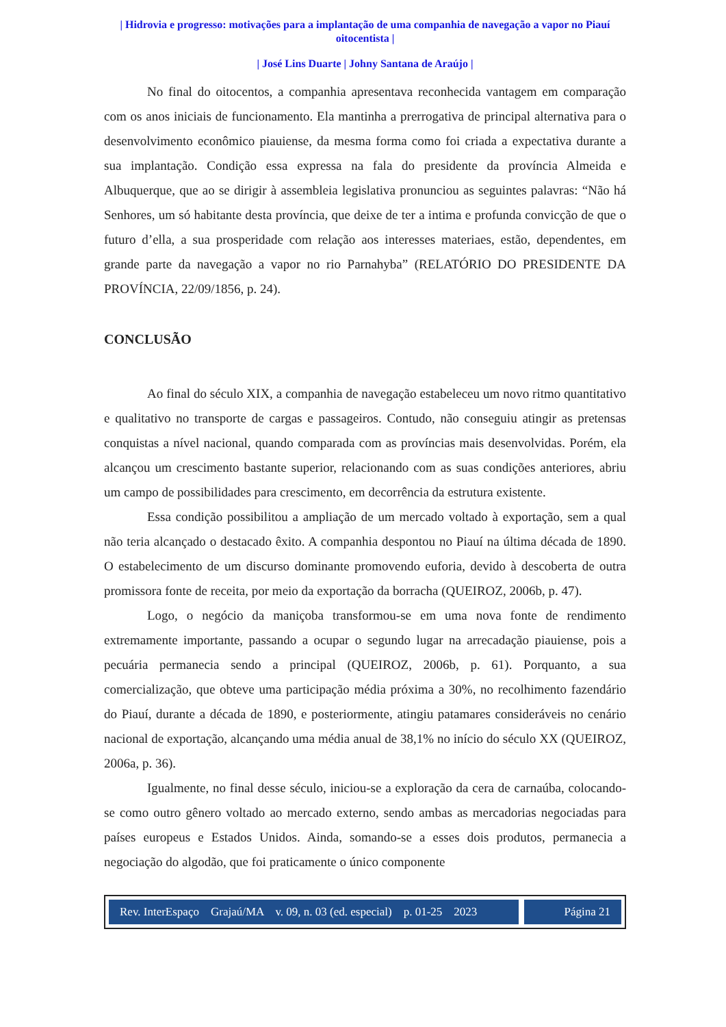| Hidrovia e progresso: motivações para a implantação de uma companhia de navegação a vapor no Piauí oitocentista |
| José Lins Duarte | Johny Santana de Araújo |
No final do oitocentos, a companhia apresentava reconhecida vantagem em comparação com os anos iniciais de funcionamento. Ela mantinha a prerrogativa de principal alternativa para o desenvolvimento econômico piauiense, da mesma forma como foi criada a expectativa durante a sua implantação. Condição essa expressa na fala do presidente da província Almeida e Albuquerque, que ao se dirigir à assembleia legislativa pronunciou as seguintes palavras: “Não há Senhores, um só habitante desta província, que deixe de ter a intima e profunda convicção de que o futuro d’ella, a sua prosperidade com relação aos interesses materiaes, estão, dependentes, em grande parte da navegação a vapor no rio Parnahyba” (RELATÓRIO DO PRESIDENTE DA PROVÍNCIA, 22/09/1856, p. 24).
CONCLUSÃO
Ao final do século XIX, a companhia de navegação estabeleceu um novo ritmo quantitativo e qualitativo no transporte de cargas e passageiros. Contudo, não conseguiu atingir as pretensas conquistas a nível nacional, quando comparada com as províncias mais desenvolvidas. Porém, ela alcançou um crescimento bastante superior, relacionando com as suas condições anteriores, abriu um campo de possibilidades para crescimento, em decorrência da estrutura existente.
Essa condição possibilitou a ampliação de um mercado voltado à exportação, sem a qual não teria alcançado o destacado êxito. A companhia despontou no Piauí na última década de 1890. O estabelecimento de um discurso dominante promovendo euforia, devido à descoberta de outra promissora fonte de receita, por meio da exportação da borracha (QUEIROZ, 2006b, p. 47).
Logo, o negócio da maniçoba transformou-se em uma nova fonte de rendimento extremamente importante, passando a ocupar o segundo lugar na arrecadação piauiense, pois a pecuária permanecia sendo a principal (QUEIROZ, 2006b, p. 61). Porquanto, a sua comercialização, que obteve uma participação média próxima a 30%, no recolhimento fazendário do Piauí, durante a década de 1890, e posteriormente, atingiu patamares consideráveis no cenário nacional de exportação, alcançando uma média anual de 38,1% no início do século XX (QUEIROZ, 2006a, p. 36).
Igualmente, no final desse século, iniciou-se a exploração da cera de carnaúba, colocando-se como outro gênero voltado ao mercado externo, sendo ambas as mercadorias negociadas para países europeus e Estados Unidos. Ainda, somando-se a esses dois produtos, permanecia a negociação do algodão, que foi praticamente o único componente
Rev. InterEspaço Grajaú/MA v. 09, n. 03 (ed. especial) p. 01-25 2023
Página 21